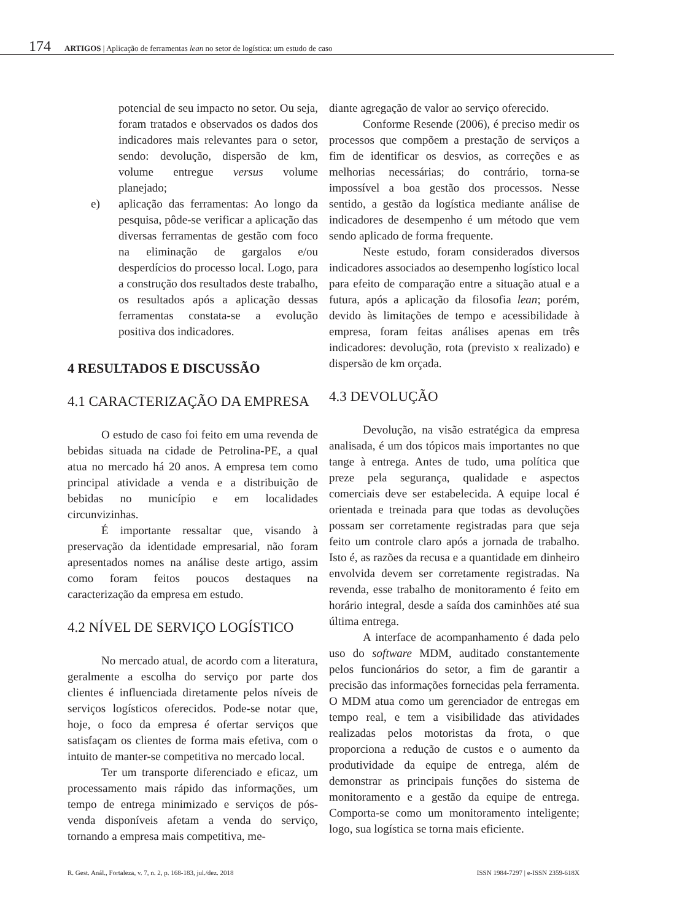174 ARTIGOS | Aplicação de ferramentas lean no setor de logística: um estudo de caso
potencial de seu impacto no setor. Ou seja, foram tratados e observados os dados dos indicadores mais relevantes para o setor, sendo: devolução, dispersão de km, volume entregue versus volume planejado;
e) aplicação das ferramentas: Ao longo da pesquisa, pôde-se verificar a aplicação das diversas ferramentas de gestão com foco na eliminação de gargalos e/ou desperdícios do processo local. Logo, para a construção dos resultados deste trabalho, os resultados após a aplicação dessas ferramentas constata-se a evolução positiva dos indicadores.
4 RESULTADOS E DISCUSSÃO
4.1 CARACTERIZAÇÃO DA EMPRESA
O estudo de caso foi feito em uma revenda de bebidas situada na cidade de Petrolina-PE, a qual atua no mercado há 20 anos. A empresa tem como principal atividade a venda e a distribuição de bebidas no município e em localidades circunvizinhas.
É importante ressaltar que, visando à preservação da identidade empresarial, não foram apresentados nomes na análise deste artigo, assim como foram feitos poucos destaques na caracterização da empresa em estudo.
4.2 NÍVEL DE SERVIÇO LOGÍSTICO
No mercado atual, de acordo com a literatura, geralmente a escolha do serviço por parte dos clientes é influenciada diretamente pelos níveis de serviços logísticos oferecidos. Pode-se notar que, hoje, o foco da empresa é ofertar serviços que satisfaçam os clientes de forma mais efetiva, com o intuito de manter-se competitiva no mercado local.
Ter um transporte diferenciado e eficaz, um processamento mais rápido das informações, um tempo de entrega minimizado e serviços de pós-venda disponíveis afetam a venda do serviço, tornando a empresa mais competitiva, me-
diante agregação de valor ao serviço oferecido.
Conforme Resende (2006), é preciso medir os processos que compõem a prestação de serviços a fim de identificar os desvios, as correções e as melhorias necessárias; do contrário, torna-se impossível a boa gestão dos processos. Nesse sentido, a gestão da logística mediante análise de indicadores de desempenho é um método que vem sendo aplicado de forma frequente.
Neste estudo, foram considerados diversos indicadores associados ao desempenho logístico local para efeito de comparação entre a situação atual e a futura, após a aplicação da filosofia lean; porém, devido às limitações de tempo e acessibilidade à empresa, foram feitas análises apenas em três indicadores: devolução, rota (previsto x realizado) e dispersão de km orçada.
4.3 DEVOLUÇÃO
Devolução, na visão estratégica da empresa analisada, é um dos tópicos mais importantes no que tange à entrega. Antes de tudo, uma política que preze pela segurança, qualidade e aspectos comerciais deve ser estabelecida. A equipe local é orientada e treinada para que todas as devoluções possam ser corretamente registradas para que seja feito um controle claro após a jornada de trabalho. Isto é, as razões da recusa e a quantidade em dinheiro envolvida devem ser corretamente registradas. Na revenda, esse trabalho de monitoramento é feito em horário integral, desde a saída dos caminhões até sua última entrega.
A interface de acompanhamento é dada pelo uso do software MDM, auditado constantemente pelos funcionários do setor, a fim de garantir a precisão das informações fornecidas pela ferramenta. O MDM atua como um gerenciador de entregas em tempo real, e tem a visibilidade das atividades realizadas pelos motoristas da frota, o que proporciona a redução de custos e o aumento da produtividade da equipe de entrega, além de demonstrar as principais funções do sistema de monitoramento e a gestão da equipe de entrega. Comporta-se como um monitoramento inteligente; logo, sua logística se torna mais eficiente.
R. Gest. Anál., Fortaleza, v. 7, n. 2, p. 168-183, jul./dez. 2018
ISSN 1984-7297 | e-ISSN 2359-618X